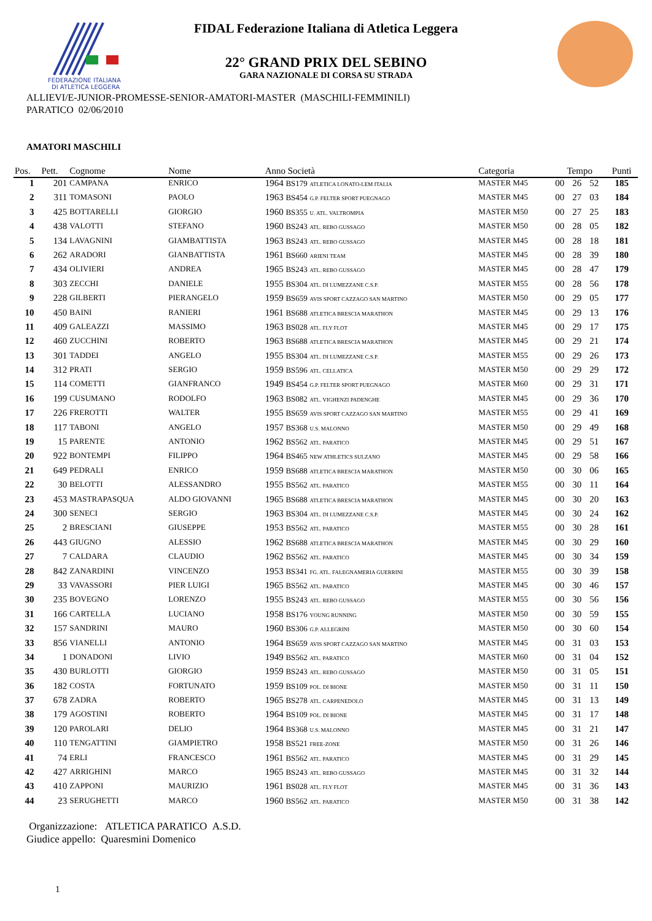FEDERAZIONE ITALIANA
DI ATLETICA LEGGERA
FIDAL Federazione Italiana di Atletica Leggera
22° GRAND PRIX DEL SEBINO
GARA NAZIONALE DI CORSA SU STRADA
ALLIEVI/E-JUNIOR-PROMESSE-SENIOR-AMATORI-MASTER (MASCHILI-FEMMINILI)
PARATICO 02/06/2010
AMATORI MASCHILI
| Pos. | Pett. | Cognome | Nome | Anno Società | Categoria | Tempo | | | Punti |
| --- | --- | --- | --- | --- | --- | --- | --- | --- | --- |
| 1 | 201 | CAMPANA | ENRICO | 1964 BS179 ATLETICA LONATO-LEM ITALIA | MASTER M45 | 00 | 26 | 52 | 185 |
| 2 | 311 | TOMASONI | PAOLO | 1963 BS454 G.P. FELTER SPORT PUEGNAGO | MASTER M45 | 00 | 27 | 03 | 184 |
| 3 | 425 | BOTTARELLI | GIORGIO | 1960 BS355 U. ATL. VALTROMPIA | MASTER M50 | 00 | 27 | 25 | 183 |
| 4 | 438 | VALOTTI | STEFANO | 1960 BS243 ATL. REBO GUSSAGO | MASTER M50 | 00 | 28 | 05 | 182 |
| 5 | 134 | LAVAGNINI | GIAMBATTISTA | 1963 BS243 ATL. REBO GUSSAGO | MASTER M45 | 00 | 28 | 18 | 181 |
| 6 | 262 | ARADORI | GIANBATTISTA | 1961 BS660 ARIENI TEAM | MASTER M45 | 00 | 28 | 39 | 180 |
| 7 | 434 | OLIVIERI | ANDREA | 1965 BS243 ATL. REBO GUSSAGO | MASTER M45 | 00 | 28 | 47 | 179 |
| 8 | 303 | ZECCHI | DANIELE | 1955 BS304 ATL. DI LUMEZZANE C.S.P. | MASTER M55 | 00 | 28 | 56 | 178 |
| 9 | 228 | GILBERTI | PIERANGELO | 1959 BS659 AVIS SPORT CAZZAGO SAN MARTINO | MASTER M50 | 00 | 29 | 05 | 177 |
| 10 | 450 | BAINI | RANIERI | 1961 BS688 ATLETICA BRESCIA MARATHON | MASTER M45 | 00 | 29 | 13 | 176 |
| 11 | 409 | GALEAZZI | MASSIMO | 1963 BS028 ATL. FLY FLOT | MASTER M45 | 00 | 29 | 17 | 175 |
| 12 | 460 | ZUCCHINI | ROBERTO | 1963 BS688 ATLETICA BRESCIA MARATHON | MASTER M45 | 00 | 29 | 21 | 174 |
| 13 | 301 | TADDEI | ANGELO | 1955 BS304 ATL. DI LUMEZZANE C.S.P. | MASTER M55 | 00 | 29 | 26 | 173 |
| 14 | 312 | PRATI | SERGIO | 1959 BS596 ATL. CELLATICA | MASTER M50 | 00 | 29 | 29 | 172 |
| 15 | 114 | COMETTI | GIANFRANCO | 1949 BS454 G.P. FELTER SPORT PUEGNAGO | MASTER M60 | 00 | 29 | 31 | 171 |
| 16 | 199 | CUSUMANO | RODOLFO | 1963 BS082 ATL. VIGHENZI PADENGHE | MASTER M45 | 00 | 29 | 36 | 170 |
| 17 | 226 | FREROTTI | WALTER | 1955 BS659 AVIS SPORT CAZZAGO SAN MARTINO | MASTER M55 | 00 | 29 | 41 | 169 |
| 18 | 117 | TABONI | ANGELO | 1957 BS368 U.S. MALONNO | MASTER M50 | 00 | 29 | 49 | 168 |
| 19 | 15 | PARENTE | ANTONIO | 1962 BS562 ATL. PARATICO | MASTER M45 | 00 | 29 | 51 | 167 |
| 20 | 922 | BONTEMPI | FILIPPO | 1964 BS465 NEW ATHLETICS SULZANO | MASTER M45 | 00 | 29 | 58 | 166 |
| 21 | 649 | PEDRALI | ENRICO | 1959 BS688 ATLETICA BRESCIA MARATHON | MASTER M50 | 00 | 30 | 06 | 165 |
| 22 | 30 | BELOTTI | ALESSANDRO | 1955 BS562 ATL. PARATICO | MASTER M55 | 00 | 30 | 11 | 164 |
| 23 | 453 | MASTRAPASQUA | ALDO GIOVANNI | 1965 BS688 ATLETICA BRESCIA MARATHON | MASTER M45 | 00 | 30 | 20 | 163 |
| 24 | 300 | SENECI | SERGIO | 1963 BS304 ATL. DI LUMEZZANE C.S.P. | MASTER M45 | 00 | 30 | 24 | 162 |
| 25 | 2 | BRESCIANI | GIUSEPPE | 1953 BS562 ATL. PARATICO | MASTER M55 | 00 | 30 | 28 | 161 |
| 26 | 443 | GIUGNO | ALESSIO | 1962 BS688 ATLETICA BRESCIA MARATHON | MASTER M45 | 00 | 30 | 29 | 160 |
| 27 | 7 | CALDARA | CLAUDIO | 1962 BS562 ATL. PARATICO | MASTER M45 | 00 | 30 | 34 | 159 |
| 28 | 842 | ZANARDINI | VINCENZO | 1953 BS341 FG. ATL. FALEGNAMERIA GUERRINI | MASTER M55 | 00 | 30 | 39 | 158 |
| 29 | 33 | VAVASSORI | PIER LUIGI | 1965 BS562 ATL. PARATICO | MASTER M45 | 00 | 30 | 46 | 157 |
| 30 | 235 | BOVEGNO | LORENZO | 1955 BS243 ATL. REBO GUSSAGO | MASTER M55 | 00 | 30 | 56 | 156 |
| 31 | 166 | CARTELLA | LUCIANO | 1958 BS176 YOUNG RUNNING | MASTER M50 | 00 | 30 | 59 | 155 |
| 32 | 157 | SANDRINI | MAURO | 1960 BS306 G.P. ALLEGRINI | MASTER M50 | 00 | 30 | 60 | 154 |
| 33 | 856 | VIANELLI | ANTONIO | 1964 BS659 AVIS SPORT CAZZAGO SAN MARTINO | MASTER M45 | 00 | 31 | 03 | 153 |
| 34 | 1 | DONADONI | LIVIO | 1949 BS562 ATL. PARATICO | MASTER M60 | 00 | 31 | 04 | 152 |
| 35 | 430 | BURLOTTI | GIORGIO | 1959 BS243 ATL. REBO GUSSAGO | MASTER M50 | 00 | 31 | 05 | 151 |
| 36 | 182 | COSTA | FORTUNATO | 1959 BS109 POL. DI BIONE | MASTER M50 | 00 | 31 | 11 | 150 |
| 37 | 678 | ZADRA | ROBERTO | 1965 BS278 ATL. CARPENEDOLO | MASTER M45 | 00 | 31 | 13 | 149 |
| 38 | 179 | AGOSTINI | ROBERTO | 1964 BS109 POL. DI BIONE | MASTER M45 | 00 | 31 | 17 | 148 |
| 39 | 120 | PAROLARI | DELIO | 1964 BS368 U.S. MALONNO | MASTER M45 | 00 | 31 | 21 | 147 |
| 40 | 110 | TENGATTINI | GIAMPIETRO | 1958 BS521 FREE-ZONE | MASTER M50 | 00 | 31 | 26 | 146 |
| 41 | 74 | ERLI | FRANCESCO | 1961 BS562 ATL. PARATICO | MASTER M45 | 00 | 31 | 29 | 145 |
| 42 | 427 | ARRIGHINI | MARCO | 1965 BS243 ATL. REBO GUSSAGO | MASTER M45 | 00 | 31 | 32 | 144 |
| 43 | 410 | ZAPPONI | MAURIZIO | 1961 BS028 ATL. FLY FLOT | MASTER M45 | 00 | 31 | 36 | 143 |
| 44 | 23 | SERUGHETTI | MARCO | 1960 BS562 ATL. PARATICO | MASTER M50 | 00 | 31 | 38 | 142 |
Organizzazione: ATLETICA PARATICO A.S.D.
Giudice appello: Quaresmini Domenico
1